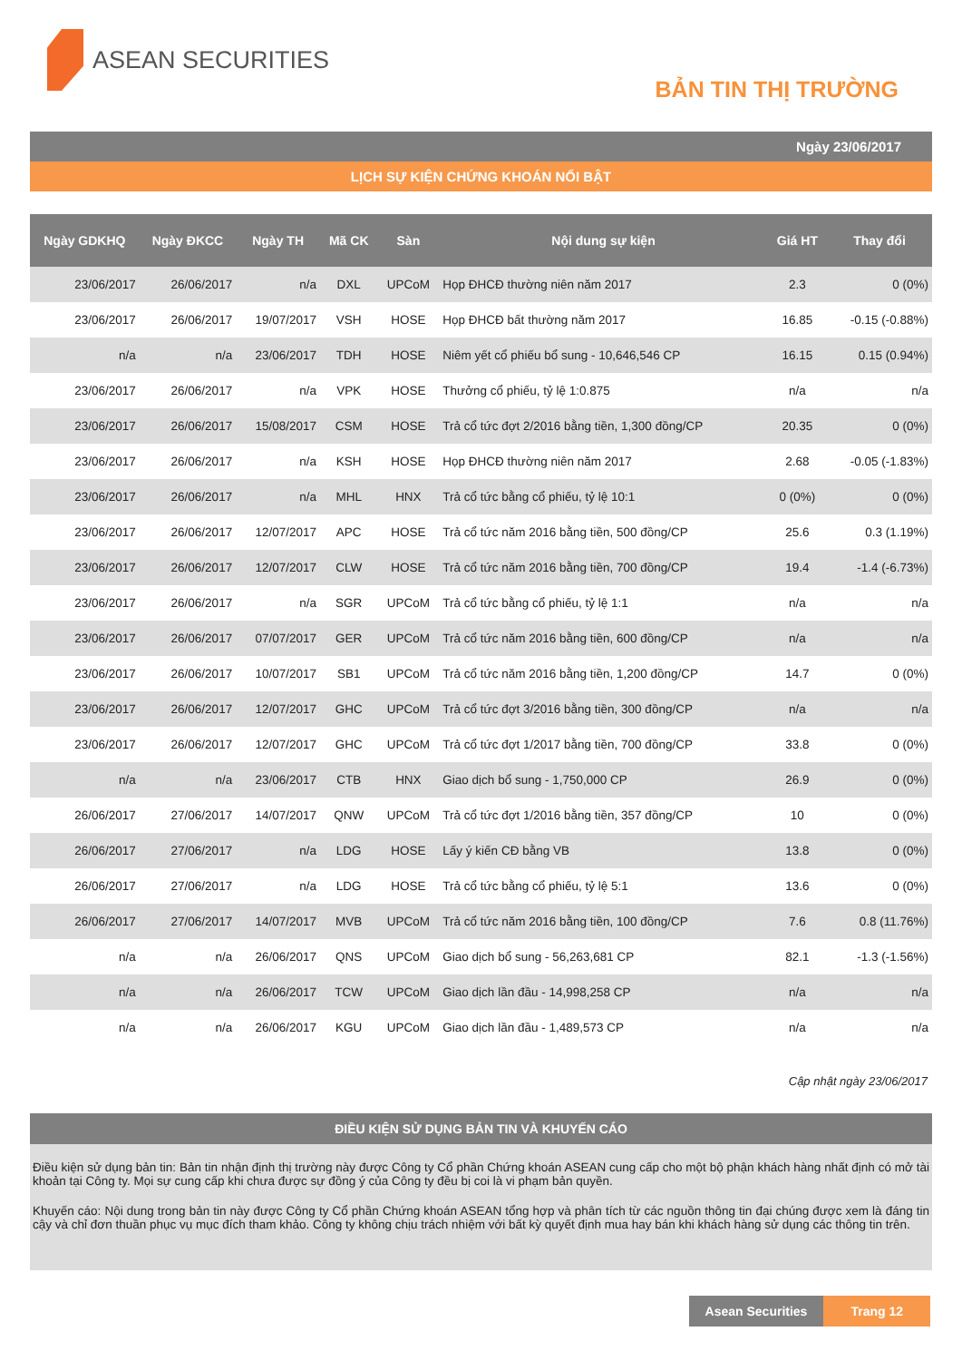ASEAN SECURITIES
BẢN TIN THỊ TRƯỜNG
Ngày 23/06/2017
LỊCH SỰ KIỆN CHỨNG KHOÁN NỔI BẬT
| Ngày GDKHQ | Ngày ĐKCC | Ngày TH | Mã CK | Sàn | Nội dung sự kiện | Giá HT | Thay đổi |
| --- | --- | --- | --- | --- | --- | --- | --- |
| 23/06/2017 | 26/06/2017 | n/a | DXL | UPCoM | Họp ĐHCĐ thường niên năm 2017 | 2.3 | 0 (0%) |
| 23/06/2017 | 26/06/2017 | 19/07/2017 | VSH | HOSE | Họp ĐHCĐ bất thường năm 2017 | 16.85 | -0.15 (-0.88%) |
| n/a | n/a | 23/06/2017 | TDH | HOSE | Niêm yết cổ phiếu bổ sung - 10,646,546 CP | 16.15 | 0.15 (0.94%) |
| 23/06/2017 | 26/06/2017 | n/a | VPK | HOSE | Thưởng cổ phiếu, tỷ lệ 1:0.875 | n/a | n/a |
| 23/06/2017 | 26/06/2017 | 15/08/2017 | CSM | HOSE | Trả cổ tức đợt 2/2016 bằng tiền, 1,300 đồng/CP | 20.35 | 0 (0%) |
| 23/06/2017 | 26/06/2017 | n/a | KSH | HOSE | Họp ĐHCĐ thường niên năm 2017 | 2.68 | -0.05 (-1.83%) |
| 23/06/2017 | 26/06/2017 | n/a | MHL | HNX | Trả cổ tức bằng cổ phiếu, tỷ lệ 10:1 | 0 (0%) | 0 (0%) |
| 23/06/2017 | 26/06/2017 | 12/07/2017 | APC | HOSE | Trả cổ tức năm 2016 bằng tiền, 500 đồng/CP | 25.6 | 0.3 (1.19%) |
| 23/06/2017 | 26/06/2017 | 12/07/2017 | CLW | HOSE | Trả cổ tức năm 2016 bằng tiền, 700 đồng/CP | 19.4 | -1.4 (-6.73%) |
| 23/06/2017 | 26/06/2017 | n/a | SGR | UPCoM | Trả cổ tức bằng cổ phiếu, tỷ lệ 1:1 | n/a | n/a |
| 23/06/2017 | 26/06/2017 | 07/07/2017 | GER | UPCoM | Trả cổ tức năm 2016 bằng tiền, 600 đồng/CP | n/a | n/a |
| 23/06/2017 | 26/06/2017 | 10/07/2017 | SB1 | UPCoM | Trả cổ tức năm 2016 bằng tiền, 1,200 đồng/CP | 14.7 | 0 (0%) |
| 23/06/2017 | 26/06/2017 | 12/07/2017 | GHC | UPCoM | Trả cổ tức đợt 3/2016 bằng tiền, 300 đồng/CP | n/a | n/a |
| 23/06/2017 | 26/06/2017 | 12/07/2017 | GHC | UPCoM | Trả cổ tức đợt 1/2017 bằng tiền, 700 đồng/CP | 33.8 | 0 (0%) |
| n/a | n/a | 23/06/2017 | CTB | HNX | Giao dịch bổ sung - 1,750,000 CP | 26.9 | 0 (0%) |
| 26/06/2017 | 27/06/2017 | 14/07/2017 | QNW | UPCoM | Trả cổ tức đợt 1/2016 bằng tiền, 357 đồng/CP | 10 | 0 (0%) |
| 26/06/2017 | 27/06/2017 | n/a | LDG | HOSE | Lấy ý kiến CĐ bằng VB | 13.8 | 0 (0%) |
| 26/06/2017 | 27/06/2017 | n/a | LDG | HOSE | Trả cổ tức bằng cổ phiếu, tỷ lệ 5:1 | 13.6 | 0 (0%) |
| 26/06/2017 | 27/06/2017 | 14/07/2017 | MVB | UPCoM | Trả cổ tức năm 2016 bằng tiền, 100 đồng/CP | 7.6 | 0.8 (11.76%) |
| n/a | n/a | 26/06/2017 | QNS | UPCoM | Giao dịch bổ sung - 56,263,681 CP | 82.1 | -1.3 (-1.56%) |
| n/a | n/a | 26/06/2017 | TCW | UPCoM | Giao dịch lần đầu - 14,998,258 CP | n/a | n/a |
| n/a | n/a | 26/06/2017 | KGU | UPCoM | Giao dịch lần đầu - 1,489,573 CP | n/a | n/a |
Cập nhật ngày 23/06/2017
ĐIỀU KIỆN SỬ DỤNG BẢN TIN VÀ KHUYẾN CÁO
Điều kiện sử dụng bản tin: Bản tin nhận định thị trường này được Công ty Cổ phần Chứng khoán ASEAN cung cấp cho một bộ phận khách hàng nhất định có mở tài khoản tại Công ty. Mọi sự cung cấp khi chưa được sự đồng ý của Công ty đều bị coi là vi phạm bản quyền.
Khuyến cáo: Nội dung trong bản tin này được Công ty Cổ phần Chứng khoán ASEAN tổng hợp và phân tích từ các nguồn thông tin đại chúng được xem là đáng tin cậy và chỉ đơn thuần phục vụ mục đích tham khảo. Công ty không chịu trách nhiệm với bất kỳ quyết định mua hay bán khi khách hàng sử dụng các thông tin trên.
Asean Securities Trang 12